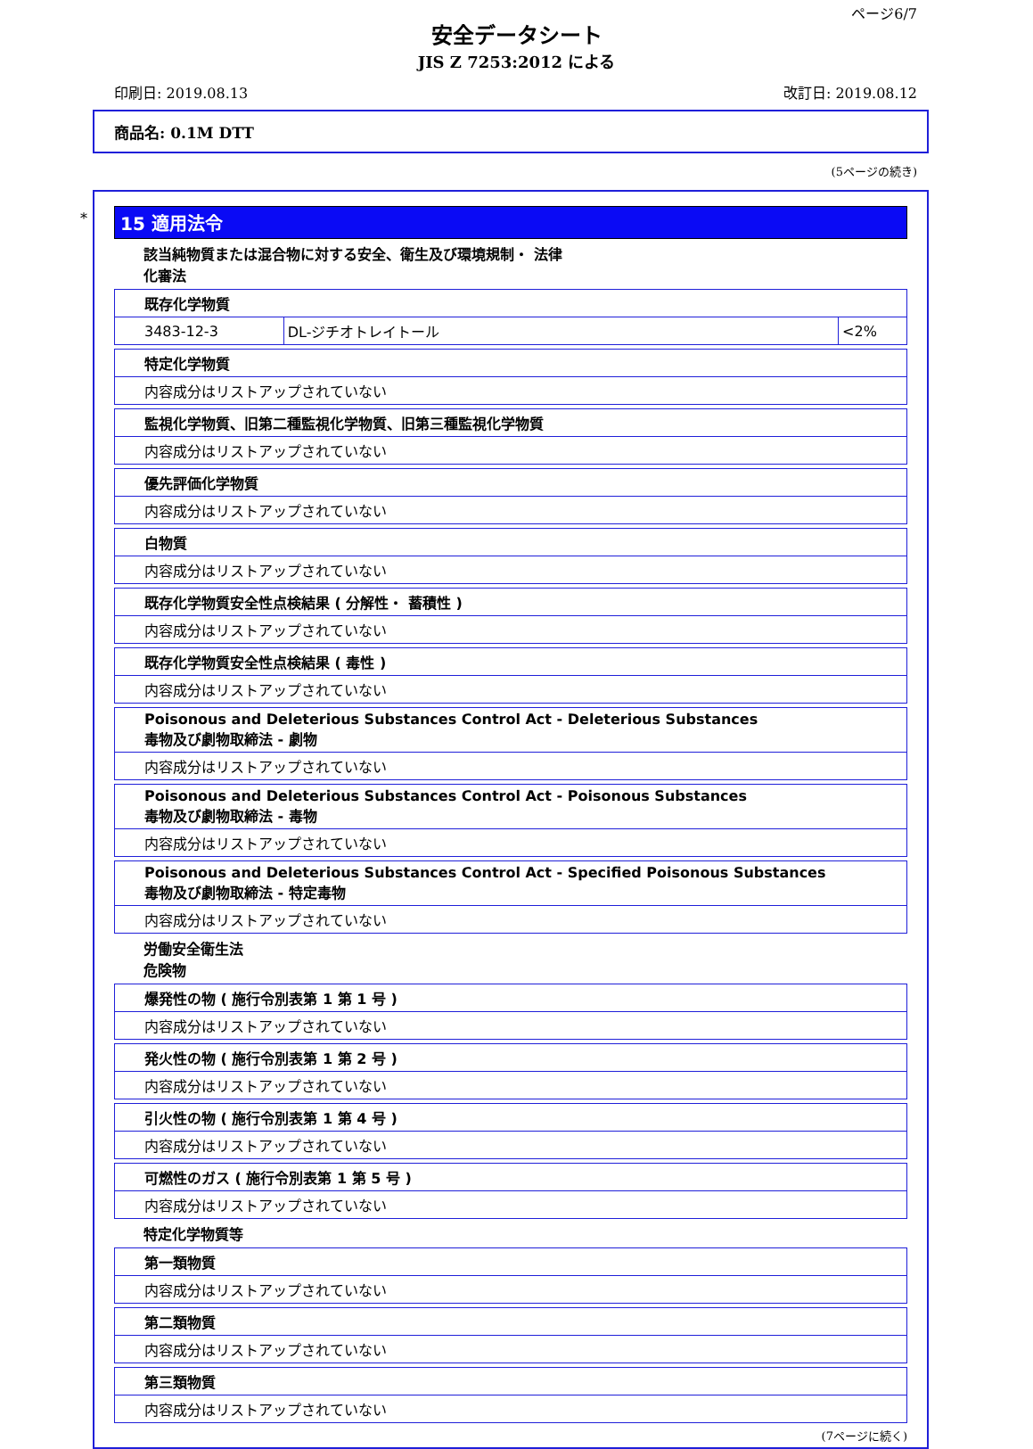ページ6/7
安全データシート
JIS Z 7253:2012 による
印刷日: 2019.08.13 改訂日: 2019.08.12
商品名: 0.1M DTT
(5ページの続き)
*
15 適用法令
該当純物質または混合物に対する安全、衛生及び環境規制・ 法律
化審法
| 既存化学物質 | | |
| --- | --- | --- |
| 3483-12-3 | DL-ジチオトレイトール | <2% |
| 特定化学物質 |
| --- |
| 内容成分はリストアップされていない |
| 監視化学物質、旧第二種監視化学物質、旧第三種監視化学物質 |
| --- |
| 内容成分はリストアップされていない |
| 優先評価化学物質 |
| --- |
| 内容成分はリストアップされていない |
| 白物質 |
| --- |
| 内容成分はリストアップされていない |
| 既存化学物質安全性点検結果 ( 分解性・ 蓄積性 ) |
| --- |
| 内容成分はリストアップされていない |
| 既存化学物質安全性点検結果 ( 毒性 ) |
| --- |
| 内容成分はリストアップされていない |
| Poisonous and Deleterious Substances Control Act - Deleterious Substances 毒物及び劇物取締法 - 劇物 |
| --- |
| 内容成分はリストアップされていない |
| Poisonous and Deleterious Substances Control Act - Poisonous Substances 毒物及び劇物取締法 - 毒物 |
| --- |
| 内容成分はリストアップされていない |
| Poisonous and Deleterious Substances Control Act - Specified Poisonous Substances 毒物及び劇物取締法 - 特定毒物 |
| --- |
| 内容成分はリストアップされていない |
労働安全衛生法
危険物
| 爆発性の物 ( 施行令別表第 1 第 1 号 ) |
| --- |
| 内容成分はリストアップされていない |
| 発火性の物 ( 施行令別表第 1 第 2 号 ) |
| --- |
| 内容成分はリストアップされていない |
| 引火性の物 ( 施行令別表第 1 第 4 号 ) |
| --- |
| 内容成分はリストアップされていない |
| 可燃性のガス ( 施行令別表第 1 第 5 号 ) |
| --- |
| 内容成分はリストアップされていない |
特定化学物質等
| 第一類物質 |
| --- |
| 内容成分はリストアップされていない |
| 第二類物質 |
| --- |
| 内容成分はリストアップされていない |
| 第三類物質 |
| --- |
| 内容成分はリストアップされていない |
(7ページに続く)